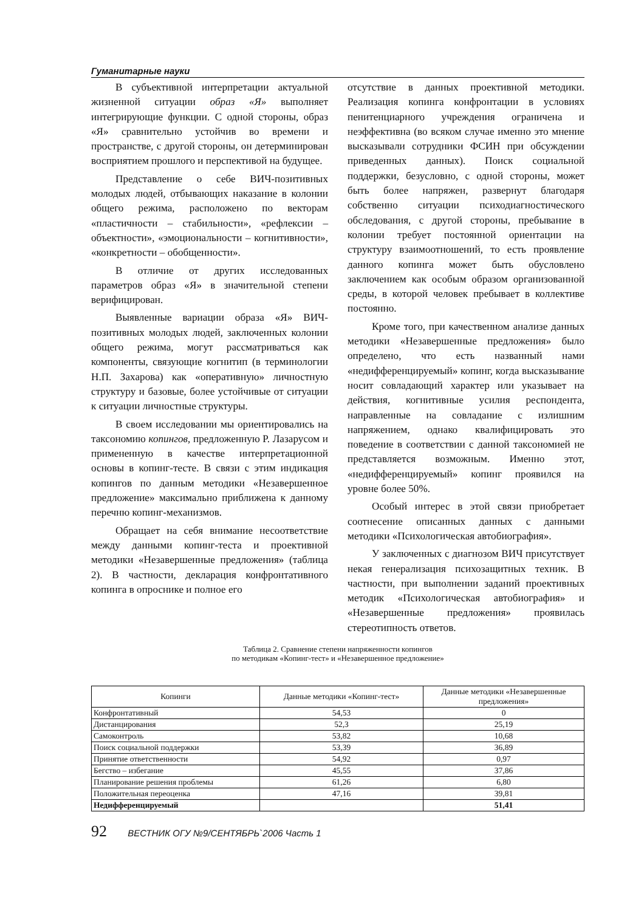Гуманитарные науки
В субъективной интерпретации актуальной жизненной ситуации образ «Я» выполняет интегрирующие функции. С одной стороны, образ «Я» сравнительно устойчив во времени и пространстве, с другой стороны, он детерминирован восприятием прошлого и перспективой на будущее.
Представление о себе ВИЧ-позитивных молодых людей, отбывающих наказание в колонии общего режима, расположено по векторам «пластичности – стабильности», «рефлексии – объектности», «эмоциональности – когнитивности», «конкретности – обобщенности».
В отличие от других исследованных параметров образ «Я» в значительной степени верифицирован.
Выявленные вариации образа «Я» ВИЧ-позитивных молодых людей, заключенных колонии общего режима, могут рассматриваться как компоненты, связующие когнитип (в терминологии Н.П. Захарова) как «оперативную» личностную структуру и базовые, более устойчивые от ситуации к ситуации личностные структуры.
В своем исследовании мы ориентировались на таксономию копингов, предложенную Р. Лазарусом и примененную в качестве интерпретационной основы в копинг-тесте. В связи с этим индикация копингов по данным методики «Незавершенное предложение» максимально приближена к данному перечню копинг-механизмов.
Обращает на себя внимание несоответствие между данными копинг-теста и проективной методики «Незавершенные предложения» (таблица 2). В частности, декларация конфронтативного копинга в опроснике и полное его
отсутствие в данных проективной методики. Реализация копинга конфронтации в условиях пенитенциарного учреждения ограничена и неэффективна (во всяком случае именно это мнение высказывали сотрудники ФСИН при обсуждении приведенных данных). Поиск социальной поддержки, безусловно, с одной стороны, может быть более напряжен, развернут благодаря собственно ситуации психодиагностического обследования, с другой стороны, пребывание в колонии требует постоянной ориентации на структуру взаимоотношений, то есть проявление данного копинга может быть обусловлено заключением как особым образом организованной среды, в которой человек пребывает в коллективе постоянно.
Кроме того, при качественном анализе данных методики «Незавершенные предложения» было определено, что есть названный нами «недифференцируемый» копинг, когда высказывание носит совладающий характер или указывает на действия, когнитивные усилия респондента, направленные на совладание с излишним напряжением, однако квалифицировать это поведение в соответствии с данной таксономией не представляется возможным. Именно этот, «недифференцируемый» копинг проявился на уровне более 50%.
Особый интерес в этой связи приобретает соотнесение описанных данных с данными методики «Психологическая автобиография».
У заключенных с диагнозом ВИЧ присутствует некая генерализация психозащитных техник. В частности, при выполнении заданий проективных методик «Психологическая автобиография» и «Незавершенные предложения» проявилась стереотипность ответов.
Таблица 2. Сравнение степени напряженности копингов
по методикам «Копинг-тест» и «Незавершенное предложение»
| Копинги | Данные методики «Копинг-тест» | Данные методики «Незавершенные предложения» |
| --- | --- | --- |
| Конфронтативный | 54,53 | 0 |
| Дистанцирования | 52,3 | 25,19 |
| Самоконтроль | 53,82 | 10,68 |
| Поиск социальной поддержки | 53,39 | 36,89 |
| Принятие ответственности | 54,92 | 0,97 |
| Бегство – избегание | 45,55 | 37,86 |
| Планирование решения проблемы | 61,26 | 6,80 |
| Положительная переоценка | 47,16 | 39,81 |
| Недифференцируемый | | 51,41 |
92 ВЕСТНИК ОГУ №9/СЕНТЯБРЬ`2006 Часть 1